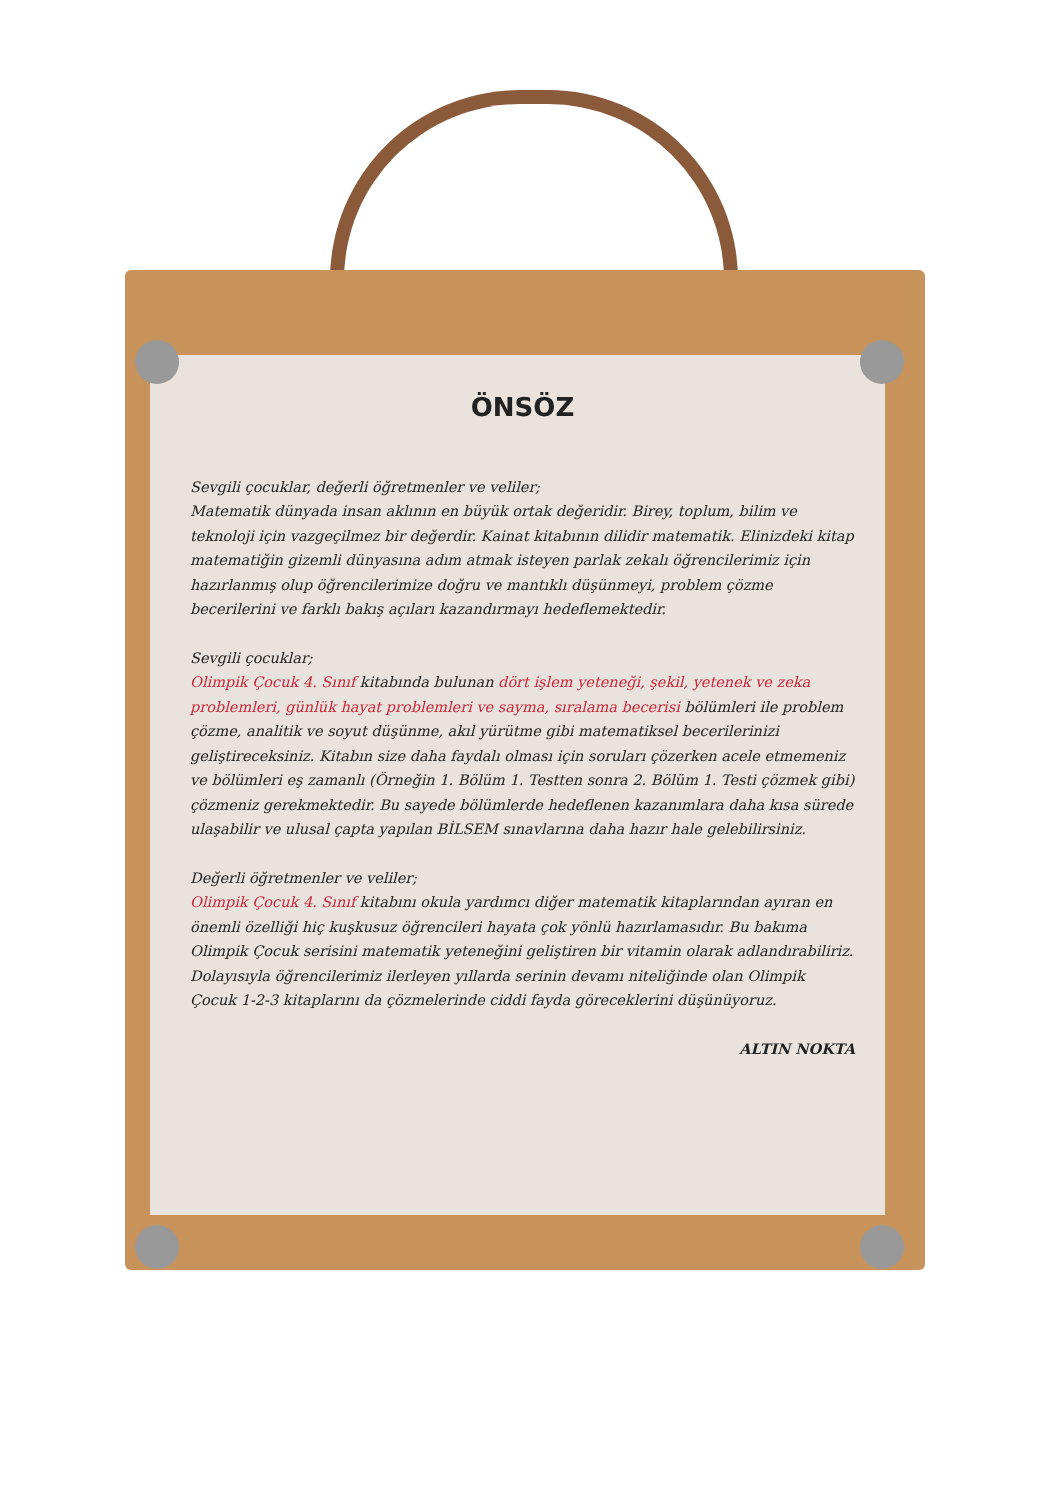ÖNSÖZ
Sevgili çocuklar, değerli öğretmenler ve veliler;
Matematik dünyada insan aklının en büyük ortak değeridir. Birey, toplum, bilim ve teknoloji için vazgeçilmez bir değerdir. Kainat kitabının dilidir matematik. Elinizdeki kitap matematiğin gizemli dünyasına adım atmak isteyen parlak zekalı öğrencilerimiz için hazırlanmış olup öğrencilerimize doğru ve mantıklı düşünmeyi, problem çözme becerilerini ve farklı bakış açıları kazandırmayı hedeflemektedir.
Sevgili çocuklar;
Olimpik Çocuk 4. Sınıf kitabında bulunan dört işlem yeteneği, şekil, yetenek ve zeka problemleri, günlük hayat problemleri ve sayma, sıralama becerisi bölümleri ile problem çözme, analitik ve soyut düşünme, akıl yürütme gibi matematiksel becerilerinizi geliştireceksiniz. Kitabın size daha faydalı olması için soruları çözerken acele etmemeniz ve bölümleri eş zamanlı (Örneğin 1. Bölüm 1. Testten sonra 2. Bölüm 1. Testi çözmek gibi) çözmeniz gerekmektedir. Bu sayede bölümlerde hedeflenen kazanımlara daha kısa sürede ulaşabilir ve ulusal çapta yapılan BİLSEM sınavlarına daha hazır hale gelebilirsiniz.
Değerli öğretmenler ve veliler;
Olimpik Çocuk 4. Sınıf kitabını okula yardımcı diğer matematik kitaplarından ayıran en önemli özelliği hiç kuşkusuz öğrencileri hayata çok yönlü hazırlamasıdır. Bu bakıma Olimpik Çocuk serisini matematik yeteneğini geliştiren bir vitamin olarak adlandırabiliriz. Dolayısıyla öğrencilerimiz ilerleyen yıllarda serinin devamı niteliğinde olan Olimpik Çocuk 1-2-3 kitaplarını da çözmelerinde ciddi fayda göreceklerini düşünüyoruz.
ALTIN NOKTA